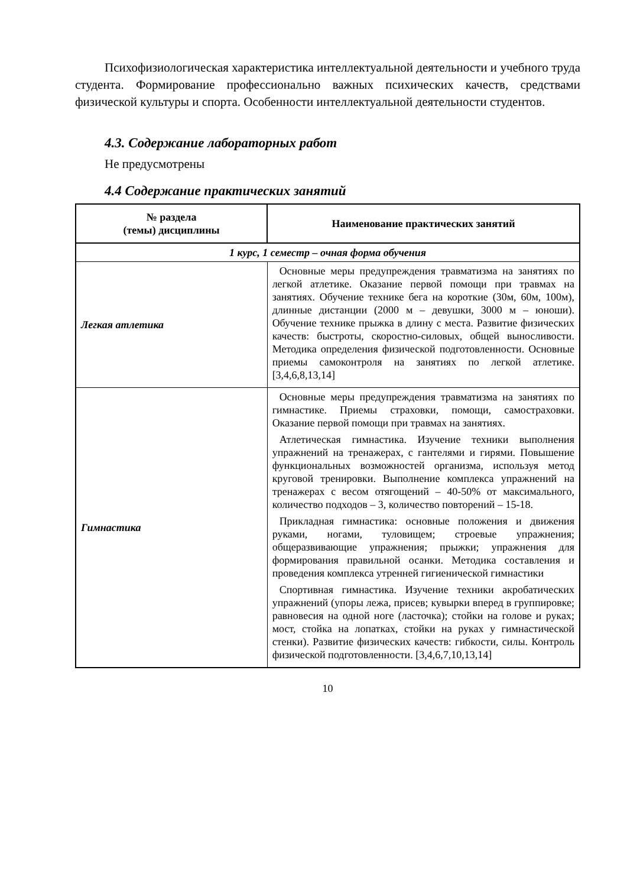Психофизиологическая характеристика интеллектуальной деятельности и учебного труда студента. Формирование профессионально важных психических качеств, средствами физической культуры и спорта. Особенности интеллектуальной деятельности студентов.
4.3. Содержание лабораторных работ
Не предусмотрены
4.4 Содержание практических занятий
| № раздела (темы) дисциплины | Наименование практических занятий |
| --- | --- |
| 1 курс, 1 семестр – очная форма обучения | |
| Легкая атлетика | Основные меры предупреждения травматизма на занятиях по легкой атлетике. Оказание первой помощи при травмах на занятиях. Обучение технике бега на короткие (30м, 60м, 100м), длинные дистанции (2000 м – девушки, 3000 м – юноши). Обучение технике прыжка в длину с места. Развитие физических качеств: быстроты, скоростно-силовых, общей выносливости. Методика определения физической подготовленности. Основные приемы самоконтроля на занятиях по легкой атлетике. [3,4,6,8,13,14] |
| Гимнастика | Основные меры предупреждения травматизма на занятиях по гимнастике. Приемы страховки, помощи, самостраховки. Оказание первой помощи при травмах на занятиях. Атлетическая гимнастика. Изучение техники выполнения упражнений на тренажерах, с гантелями и гирями. Повышение функциональных возможностей организма, используя метод круговой тренировки. Выполнение комплекса упражнений на тренажерах с весом отягощений – 40-50% от максимального, количество подходов – 3, количество повторений – 15-18. Прикладная гимнастика: основные положения и движения руками, ногами, туловищем; строевые упражнения; общеразвивающие упражнения; прыжки; упражнения для формирования правильной осанки. Методика составления и проведения комплекса утренней гигиенической гимнастики Спортивная гимнастика. Изучение техники акробатических упражнений (упоры лежа, присев; кувырки вперед в группировке; равновесия на одной ноге (ласточка); стойки на голове и руках; мост, стойка на лопатках, стойки на руках у гимнастической стенки). Развитие физических качеств: гибкости, силы. Контроль физической подготовленности. [3,4,6,7,10,13,14] |
10